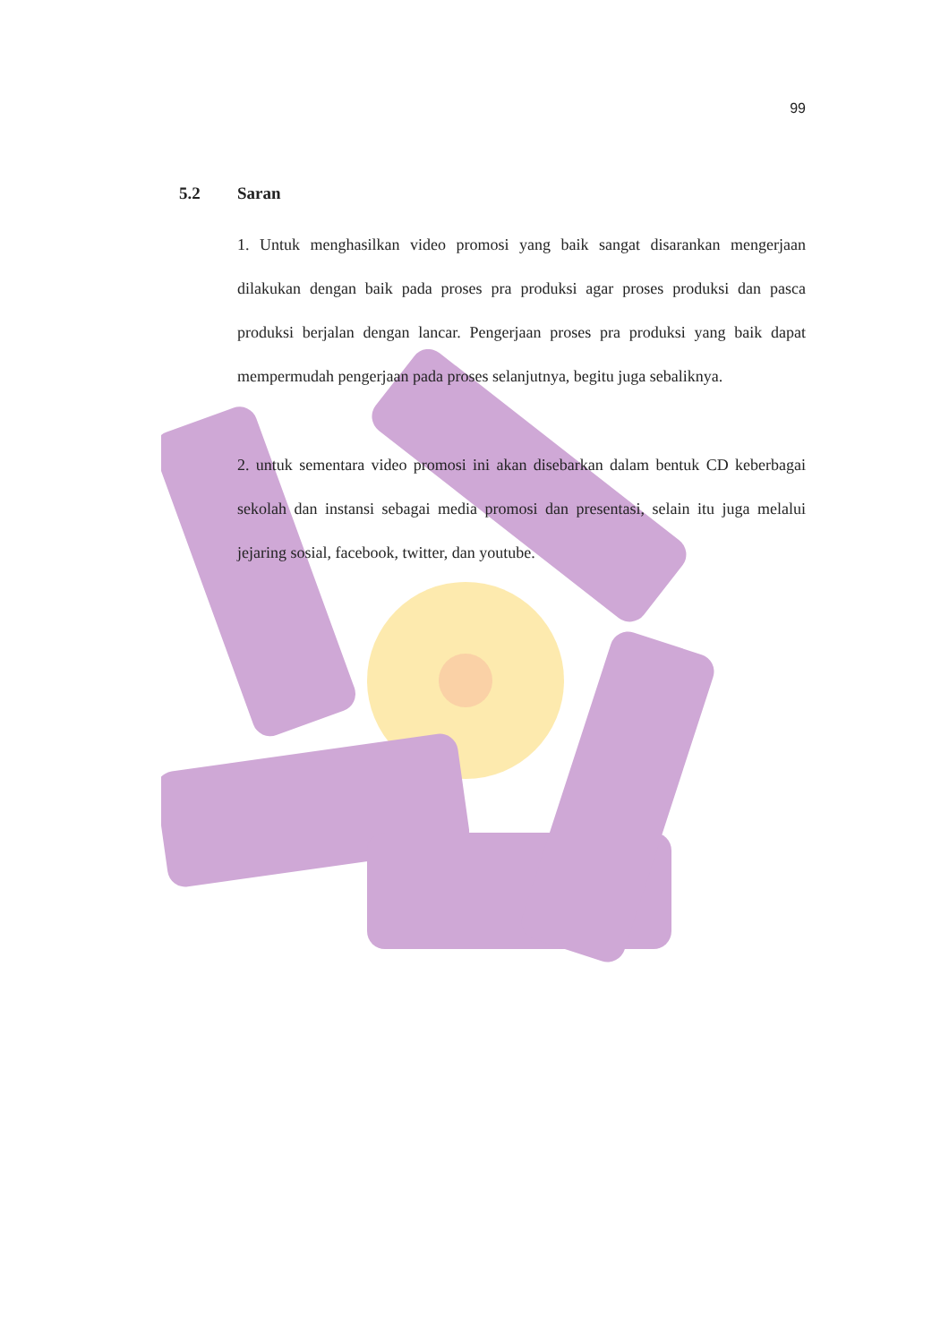99
5.2 Saran
1. Untuk menghasilkan video promosi yang baik sangat disarankan mengerjaan dilakukan dengan baik pada proses pra produksi agar proses produksi dan pasca produksi berjalan dengan lancar. Pengerjaan proses pra produksi yang baik dapat mempermudah pengerjaan pada proses selanjutnya, begitu juga sebaliknya.
2. untuk sementara video promosi ini akan disebarkan dalam bentuk CD keberbagai sekolah dan instansi sebagai media promosi dan presentasi, selain itu juga melalui jejaring sosial, facebook, twitter, dan youtube.